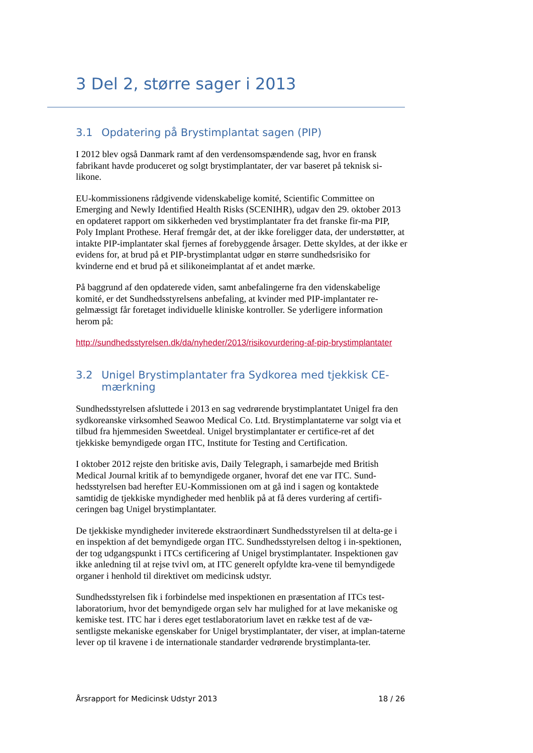3 Del 2, større sager i 2013
3.1 Opdatering på Brystimplantat sagen (PIP)
I 2012 blev også Danmark ramt af den verdensomspændende sag, hvor en fransk fabrikant havde produceret og solgt brystimplantater, der var baseret på teknisk si-likone.
EU-kommissionens rådgivende videnskabelige komité, Scientific Committee on Emerging and Newly Identified Health Risks (SCENIHR), udgav den 29. oktober 2013 en opdateret rapport om sikkerheden ved brystimplantater fra det franske fir-ma PIP, Poly Implant Prothese. Heraf fremgår det, at der ikke foreligger data, der understøtter, at intakte PIP-implantater skal fjernes af forebyggende årsager. Dette skyldes, at der ikke er evidens for, at brud på et PIP-brystimplantat udgør en større sundhedsrisiko for kvinderne end et brud på et silikoneimplantat af et andet mærke.
På baggrund af den opdaterede viden, samt anbefalingerne fra den videnskabelige komité, er det Sundhedsstyrelsens anbefaling, at kvinder med PIP-implantater re-gelmæssigt får foretaget individuelle kliniske kontroller. Se yderligere information herom på:
http://sundhedsstyrelsen.dk/da/nyheder/2013/risikovurdering-af-pip-brystimplantater
3.2 Unigel Brystimplantater fra Sydkorea med tjekkisk CE-mærkning
Sundhedsstyrelsen afsluttede i 2013 en sag vedrørende brystimplantatet Unigel fra den sydkoreanske virksomhed Seawoo Medical Co. Ltd. Brystimplantaterne var solgt via et tilbud fra hjemmesiden Sweetdeal. Unigel brystimplantater er certifice-ret af det tjekkiske bemyndigede organ ITC, Institute for Testing and Certification.
I oktober 2012 rejste den britiske avis, Daily Telegraph, i samarbejde med British Medical Journal kritik af to bemyndigede organer, hvoraf det ene var ITC. Sund-hedsstyrelsen bad herefter EU-Kommissionen om at gå ind i sagen og kontaktede samtidig de tjekkiske myndigheder med henblik på at få deres vurdering af certifi-ceringen bag Unigel brystimplantater.
De tjekkiske myndigheder inviterede ekstraordinært Sundhedsstyrelsen til at delta-ge i en inspektion af det bemyndigede organ ITC. Sundhedsstyrelsen deltog i in-spektionen, der tog udgangspunkt i ITCs certificering af Unigel brystimplantater. Inspektionen gav ikke anledning til at rejse tvivl om, at ITC generelt opfyldte kra-vene til bemyndigede organer i henhold til direktivet om medicinsk udstyr.
Sundhedsstyrelsen fik i forbindelse med inspektionen en præsentation af ITCs test-laboratorium, hvor det bemyndigede organ selv har mulighed for at lave mekaniske og kemiske test. ITC har i deres eget testlaboratorium lavet en række test af de væ-sentligste mekaniske egenskaber for Unigel brystimplantater, der viser, at implan-taterne lever op til kravene i de internationale standarder vedrørende brystimplanta-ter.
Årsrapport for Medicinsk Udstyr 2013 18 / 26